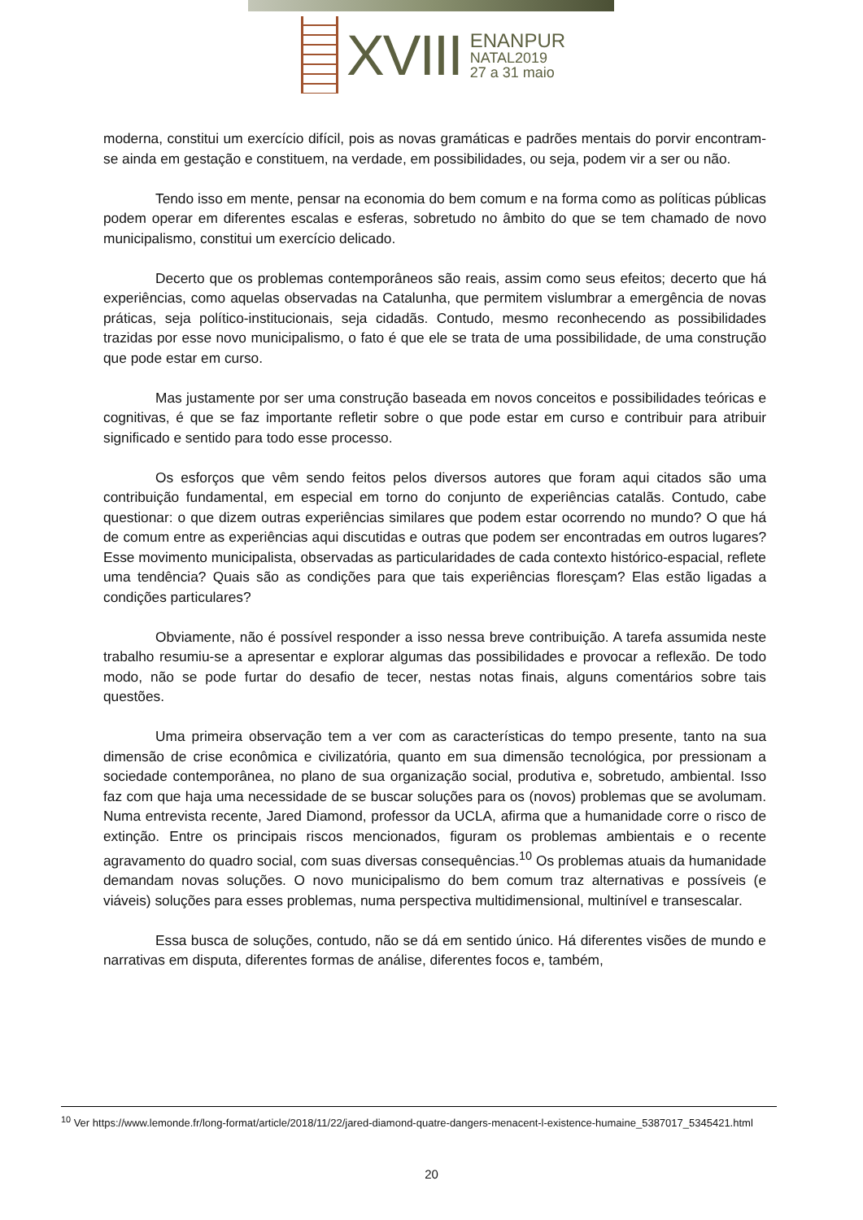XVIII
ENANPUR
NATAL2019
27 a 31 maio
moderna, constitui um exercício difícil, pois as novas gramáticas e padrões mentais do porvir encontram-se ainda em gestação e constituem, na verdade, em possibilidades, ou seja, podem vir a ser ou não.
Tendo isso em mente, pensar na economia do bem comum e na forma como as políticas públicas podem operar em diferentes escalas e esferas, sobretudo no âmbito do que se tem chamado de novo municipalismo, constitui um exercício delicado.
Decerto que os problemas contemporâneos são reais, assim como seus efeitos; decerto que há experiências, como aquelas observadas na Catalunha, que permitem vislumbrar a emergência de novas práticas, seja político-institucionais, seja cidadãs. Contudo, mesmo reconhecendo as possibilidades trazidas por esse novo municipalismo, o fato é que ele se trata de uma possibilidade, de uma construção que pode estar em curso.
Mas justamente por ser uma construção baseada em novos conceitos e possibilidades teóricas e cognitivas, é que se faz importante refletir sobre o que pode estar em curso e contribuir para atribuir significado e sentido para todo esse processo.
Os esforços que vêm sendo feitos pelos diversos autores que foram aqui citados são uma contribuição fundamental, em especial em torno do conjunto de experiências catalãs. Contudo, cabe questionar: o que dizem outras experiências similares que podem estar ocorrendo no mundo? O que há de comum entre as experiências aqui discutidas e outras que podem ser encontradas em outros lugares? Esse movimento municipalista, observadas as particularidades de cada contexto histórico-espacial, reflete uma tendência? Quais são as condições para que tais experiências floresçam? Elas estão ligadas a condições particulares?
Obviamente, não é possível responder a isso nessa breve contribuição. A tarefa assumida neste trabalho resumiu-se a apresentar e explorar algumas das possibilidades e provocar a reflexão. De todo modo, não se pode furtar do desafio de tecer, nestas notas finais, alguns comentários sobre tais questões.
Uma primeira observação tem a ver com as características do tempo presente, tanto na sua dimensão de crise econômica e civilizatória, quanto em sua dimensão tecnológica, por pressionam a sociedade contemporânea, no plano de sua organização social, produtiva e, sobretudo, ambiental. Isso faz com que haja uma necessidade de se buscar soluções para os (novos) problemas que se avolumam. Numa entrevista recente, Jared Diamond, professor da UCLA, afirma que a humanidade corre o risco de extinção. Entre os principais riscos mencionados, figuram os problemas ambientais e o recente agravamento do quadro social, com suas diversas consequências.<sup>10</sup> Os problemas atuais da humanidade demandam novas soluções. O novo municipalismo do bem comum traz alternativas e possíveis (e viáveis) soluções para esses problemas, numa perspectiva multidimensional, multinível e transescalar.
Essa busca de soluções, contudo, não se dá em sentido único. Há diferentes visões de mundo e narrativas em disputa, diferentes formas de análise, diferentes focos e, também,
<sup>10</sup> Ver https://www.lemonde.fr/long-format/article/2018/11/22/jared-diamond-quatre-dangers-menacent-l-existence-humaine_5387017_5345421.html
20